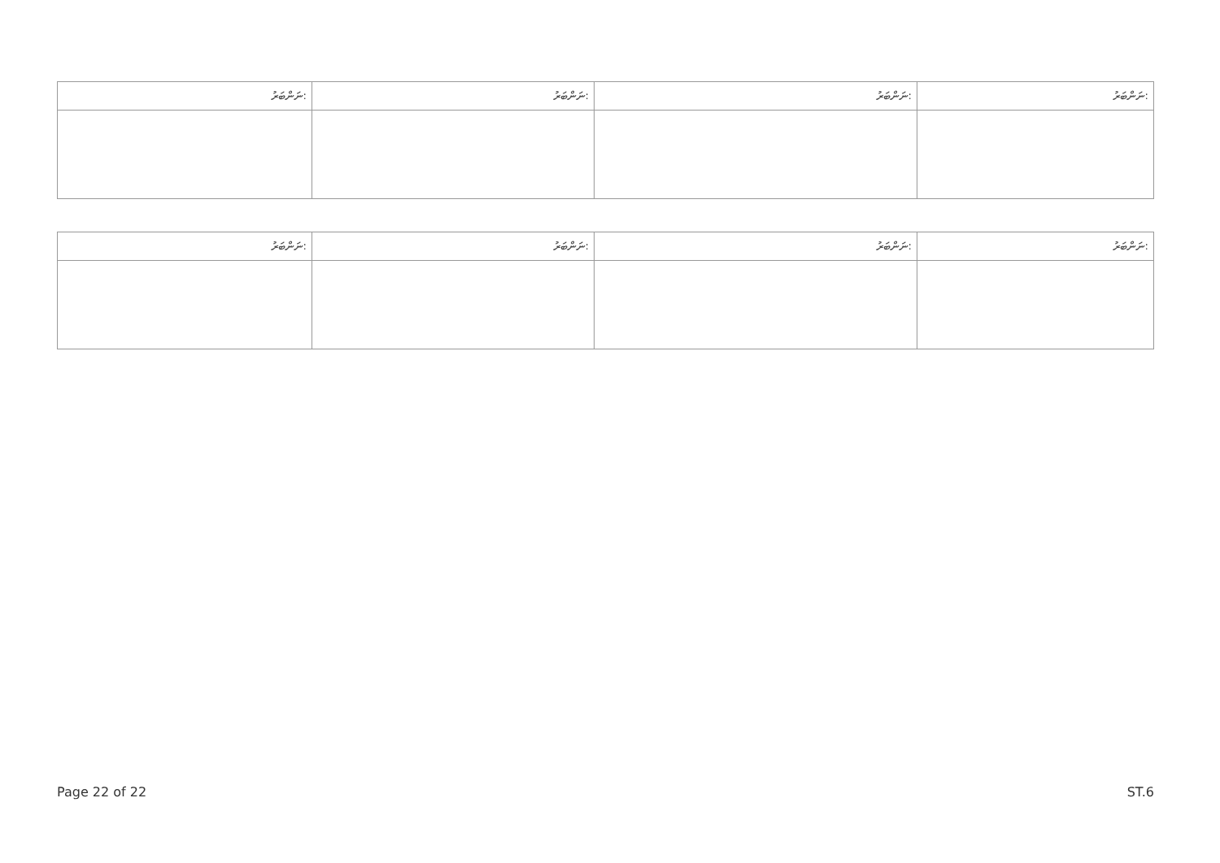| ނަންބަރު: | ނަންބަރު: | ނަންބަރު: | ނަންބަރު: |
| --- | --- | --- | --- |
| ނަންބަރު: | ނަންބަރު: | ނަންބަރު: | ނަންބަރު: |
| --- | --- | --- | --- |
Page 22 of 22 ST.6